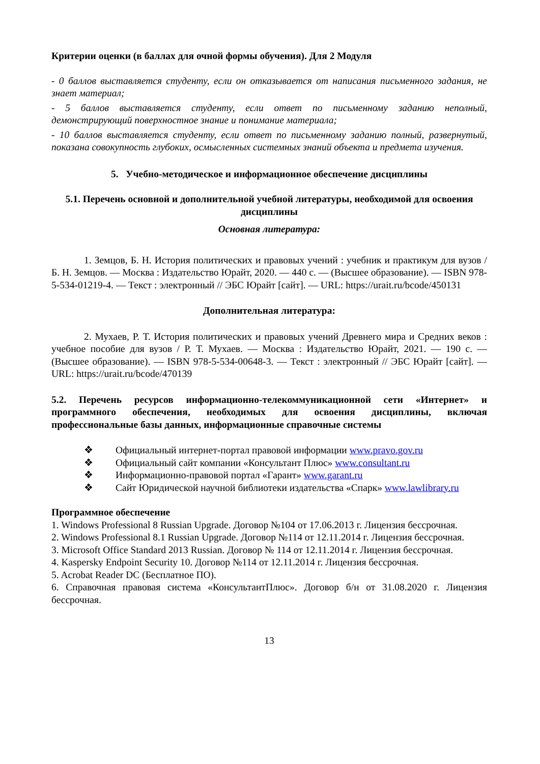Критерии оценки (в баллах для очной формы обучения). Для 2 Модуля
- 0 баллов выставляется студенту, если он отказывается от написания письменного задания, не знает материал;
- 5 баллов выставляется студенту, если ответ по письменному заданию неполный, демонстрирующий поверхностное знание и понимание материала;
- 10 баллов выставляется студенту, если ответ по письменному заданию полный, развернутый, показана совокупность глубоких, осмысленных системных знаний объекта и предмета изучения.
5. Учебно-методическое и информационное обеспечение дисциплины
5.1. Перечень основной и дополнительной учебной литературы, необходимой для освоения дисциплины
Основная литература:
1. Земцов, Б. Н. История политических и правовых учений : учебник и практикум для вузов / Б. Н. Земцов. — Москва : Издательство Юрайт, 2020. — 440 с. — (Высшее образование). — ISBN 978-5-534-01219-4. — Текст : электронный // ЭБС Юрайт [сайт]. — URL: https://urait.ru/bcode/450131
Дополнительная литература:
2. Мухаев, Р. Т. История политических и правовых учений Древнего мира и Средних веков : учебное пособие для вузов / Р. Т. Мухаев. — Москва : Издательство Юрайт, 2021. — 190 с. — (Высшее образование). — ISBN 978-5-534-00648-3. — Текст : электронный // ЭБС Юрайт [сайт]. — URL: https://urait.ru/bcode/470139
5.2. Перечень ресурсов информационно-телекоммуникационной сети «Интернет» и программного обеспечения, необходимых для освоения дисциплины, включая профессиональные базы данных, информационные справочные системы
❖ Официальный интернет-портал правовой информации www.pravo.gov.ru
❖ Официальный сайт компании «Консультант Плюс» www.consultant.ru
❖ Информационно-правовой портал «Гарант» www.garant.ru
❖ Сайт Юридической научной библиотеки издательства «Спарк» www.lawlibrary.ru
Программное обеспечение
1. Windows Professional 8 Russian Upgrade. Договор №104 от 17.06.2013 г. Лицензия бессрочная.
2. Windows Professional 8.1 Russian Upgrade. Договор №114 от 12.11.2014 г. Лицензия бессрочная.
3. Microsoft Office Standard 2013 Russian. Договор № 114 от 12.11.2014 г. Лицензия бессрочная.
4. Kaspersky Endpoint Security 10. Договор №114 от 12.11.2014 г. Лицензия бессрочная.
5. Acrobat Reader DC (Бесплатное ПО).
6. Справочная правовая система «КонсультантПлюс». Договор б/н от 31.08.2020 г. Лицензия бессрочная.
13